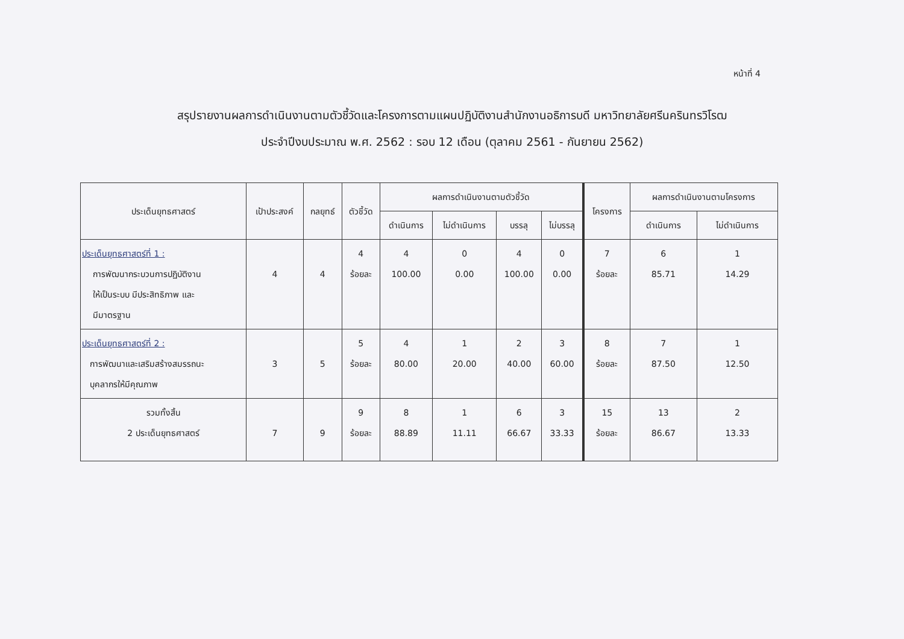หน้าที่ 4
สรุปรายงานผลการดำเนินงานตามตัวชี้วัดและโครงการตามแผนปฏิบัติงานสำนักงานอธิการบดี มหาวิทยาลัยศรีนครินทรวิโรฒ
ประจำปีงบประมาณ พ.ศ. 2562 : รอบ 12 เดือน (ตุลาคม 2561 - กันยายน 2562)
| ประเด็นยุทธศาสตร์ | เป้าประสงค์ | กลยุทธ์ | ตัวชี้วัด | ผลการดำเนินงานตามตัวชี้วัด | | | | โครงการ | ผลการดำเนินงานตามโครงการ | |
| --- | --- | --- | --- | --- | --- | --- | --- | --- | --- | --- |
| | | | | ดำเนินการ | ไม่ดำเนินการ | บรรลุ | ไม่บรรลุ | | ดำเนินการ | ไม่ดำเนินการ |
| ประเด็นยุทธศาสตร์ที่ 1 : การพัฒนากระบวนการปฏิบัติงาน ให้เป็นระบบ มีประสิทธิภาพ และ มีมาตรฐาน | 4 | 4 | 4 ร้อยละ | 4 100.00 | 0 0.00 | 4 100.00 | 0 0.00 | 7 ร้อยละ | 6 85.71 | 1 14.29 |
| ประเด็นยุทธศาสตร์ที่ 2 : การพัฒนาและเสริมสร้างสมรรถนะ บุคลากรให้มีคุณภาพ | 3 | 5 | 5 ร้อยละ | 4 80.00 | 1 20.00 | 2 40.00 | 3 60.00 | 8 ร้อยละ | 7 87.50 | 1 12.50 |
| รวมทั้งสิ้น 2 ประเด็นยุทธศาสตร์ | 7 | 9 | 9 ร้อยละ | 8 88.89 | 1 11.11 | 6 66.67 | 3 33.33 | 15 ร้อยละ | 13 86.67 | 2 13.33 |